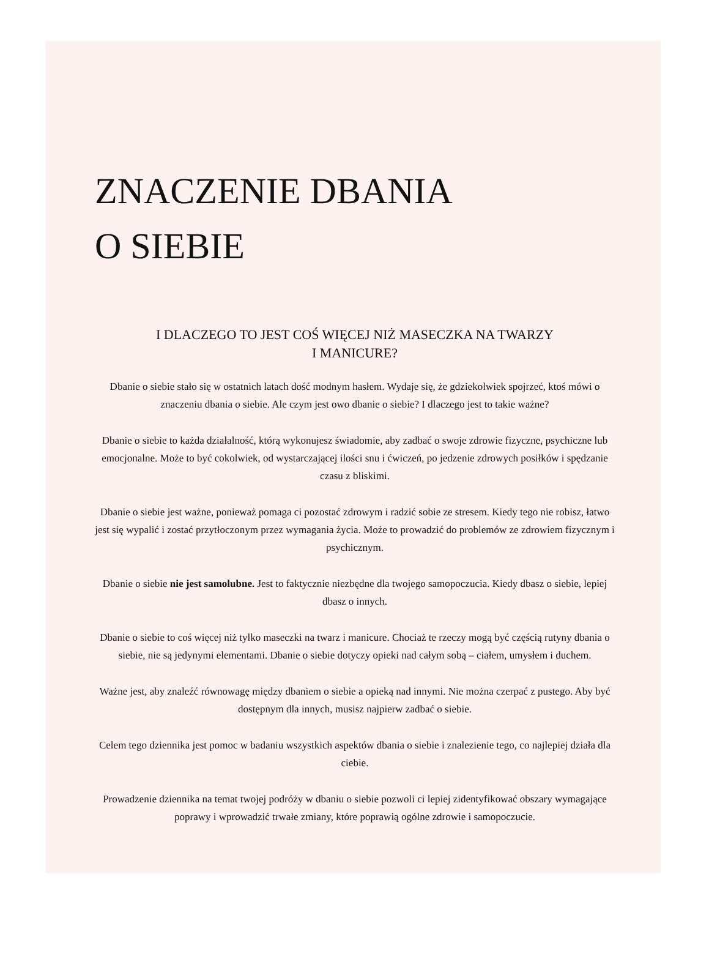ZNACZENIE DBANIA
O SIEBIE
I DLACZEGO TO JEST COŚ WIĘCEJ NIŻ MASECZKA NA TWARZY
I MANICURE?
Dbanie o siebie stało się w ostatnich latach dość modnym hasłem. Wydaje się, że gdziekolwiek spojrzeć, ktoś mówi o znaczeniu dbania o siebie. Ale czym jest owo dbanie o siebie? I dlaczego jest to takie ważne?
Dbanie o siebie to każda działalność, którą wykonujesz świadomie, aby zadbać o swoje zdrowie fizyczne, psychiczne lub emocjonalne. Może to być cokolwiek, od wystarczającej ilości snu i ćwiczeń, po jedzenie zdrowych posiłków i spędzanie czasu z bliskimi.
Dbanie o siebie jest ważne, ponieważ pomaga ci pozostać zdrowym i radzić sobie ze stresem. Kiedy tego nie robisz, łatwo jest się wypalić i zostać przytłoczonym przez wymagania życia. Może to prowadzić do problemów ze zdrowiem fizycznym i psychicznym.
Dbanie o siebie nie jest samolubne. Jest to faktycznie niezbędne dla twojego samopoczucia. Kiedy dbasz o siebie, lepiej dbasz o innych.
Dbanie o siebie to coś więcej niż tylko maseczki na twarz i manicure. Chociaż te rzeczy mogą być częścią rutyny dbania o siebie, nie są jedynymi elementami. Dbanie o siebie dotyczy opieki nad całym sobą – ciałem, umysłem i duchem.
Ważne jest, aby znaleźć równowagę między dbaniem o siebie a opieką nad innymi. Nie można czerpać z pustego. Aby być dostępnym dla innych, musisz najpierw zadbać o siebie.
Celem tego dziennika jest pomoc w badaniu wszystkich aspektów dbania o siebie i znalezienie tego, co najlepiej działa dla ciebie.
Prowadzenie dziennika na temat twojej podróży w dbaniu o siebie pozwoli ci lepiej zidentyfikować obszary wymagające poprawy i wprowadzić trwałe zmiany, które poprawią ogólne zdrowie i samopoczucie.